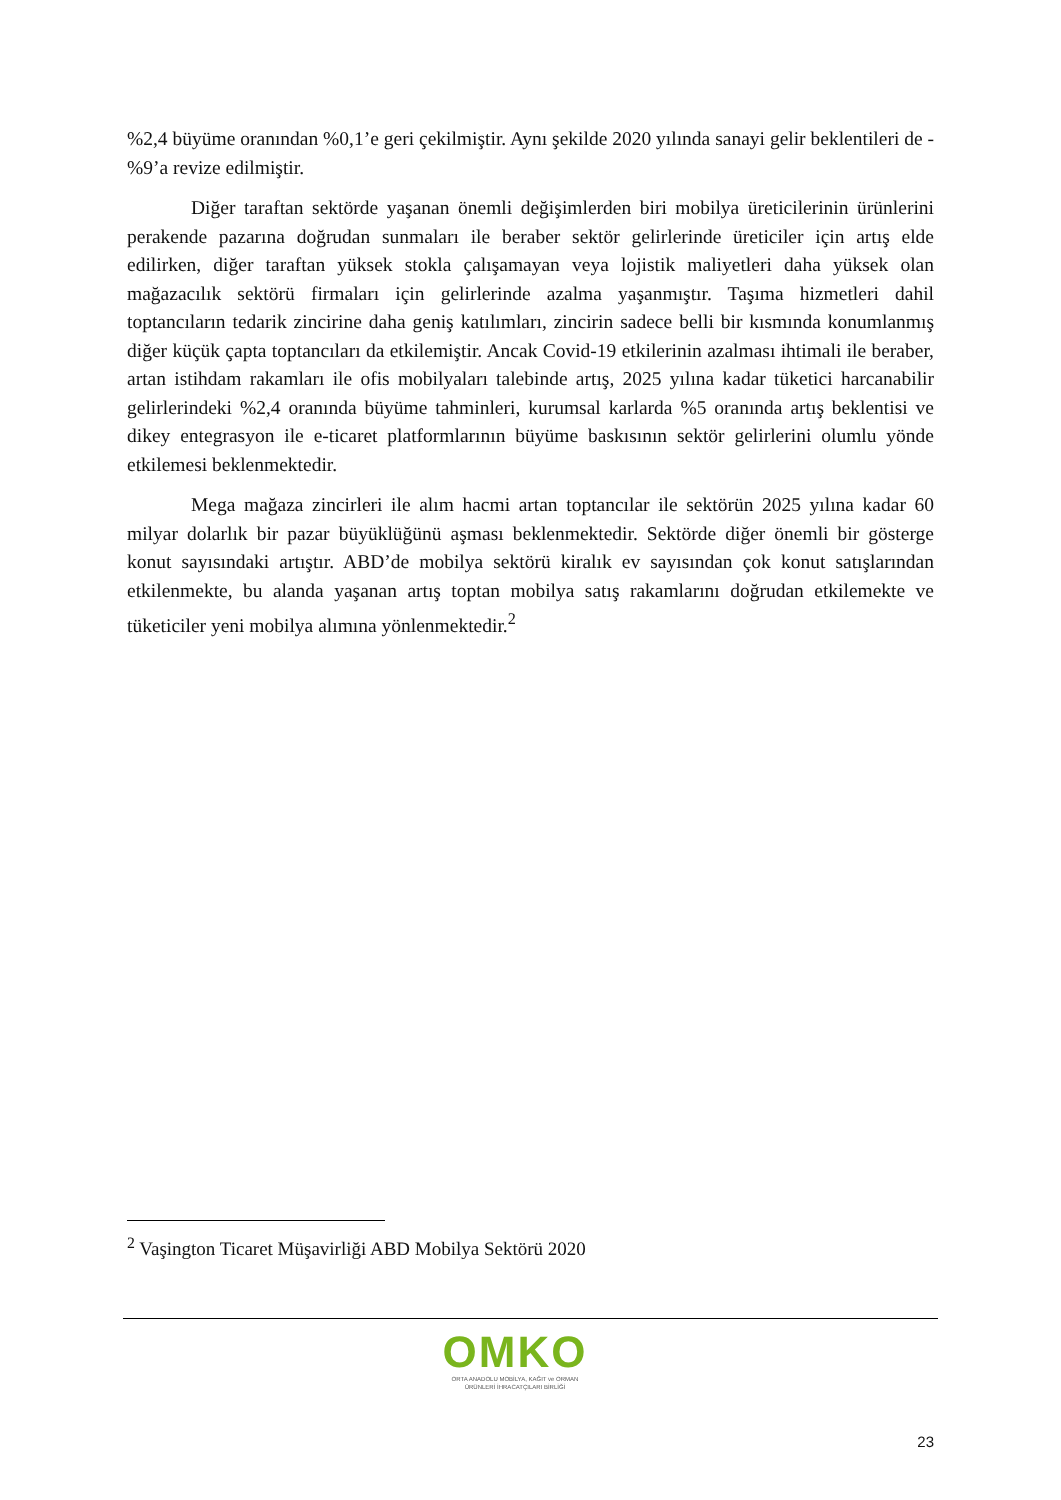%2,4 büyüme oranından %0,1’e geri çekilmiştir. Aynı şekilde 2020 yılında sanayi gelir beklentileri de -%9’a revize edilmiştir.
Diğer taraftan sektörde yaşanan önemli değişimlerden biri mobilya üreticilerinin ürünlerini perakende pazarına doğrudan sunmaları ile beraber sektör gelirlerinde üreticiler için artış elde edilirken, diğer taraftan yüksek stokla çalışamayan veya lojistik maliyetleri daha yüksek olan mağazacılık sektörü firmaları için gelirlerinde azalma yaşanmıştır. Taşıma hizmetleri dahil toptancıların tedarik zincirine daha geniş katılımları, zincirin sadece belli bir kısmında konumlanmış diğer küçük çapta toptancıları da etkilemiştir. Ancak Covid-19 etkilerinin azalması ihtimali ile beraber, artan istihdam rakamları ile ofis mobilyaları talebinde artış, 2025 yılına kadar tüketici harcanabilir gelirlerindeki %2,4 oranında büyüme tahminleri, kurumsal karlarda %5 oranında artış beklentisi ve dikey entegrasyon ile e-ticaret platformlarının büyüme baskısının sektör gelirlerini olumlu yönde etkilemesi beklenmektedir.
Mega mağaza zincirleri ile alım hacmi artan toptancılar ile sektörün 2025 yılına kadar 60 milyar dolarlık bir pazar büyüklüğünü aşması beklenmektedir. Sektörde diğer önemli bir gösterge konut sayısındaki artıştır. ABD’de mobilya sektörü kiralık ev sayısından çok konut satışlarından etkilenmekte, bu alanda yaşanan artış toptan mobilya satış rakamlarını doğrudan etkilemekte ve tüketiciler yeni mobilya alımına yönlenmektedir.<sup>2</sup>
<sup>2</sup> Vaşington Ticaret Müşavirliği ABD Mobilya Sektörü 2020
OMKO
ORTA ANADOLU MOBİLYA, KAĞIT ve ORMAN
ÜRÜNLERİ İHRACATÇILARI BİRLİĞİ
23